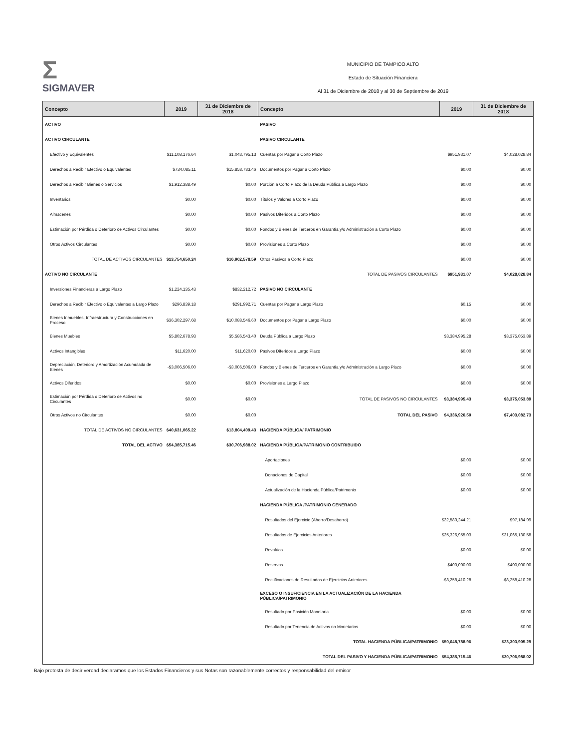Σ
SIGMAVER
MUNICIPIO DE TAMPICO ALTO
Estado de Situación Financiera
Al 31 de Diciembre de 2018 y al 30 de Septiembre de 2019
| Concepto | 2019 | 31 de Diciembre de 2018 | Concepto | 2019 | 31 de Diciembre de 2018 |
| --- | --- | --- | --- | --- | --- |
| ACTIVO | | | PASIVO | | |
| ACTIVO CIRCULANTE | | | PASIVO CIRCULANTE | | |
| Efectivo y Equivalentes | $11,108,176.64 | $1,043,795.13 | Cuentas por Pagar a Corto Plazo | $951,931.07 | $4,028,028.84 |
| Derechos a Recibir Efectivo o Equivalentes | $734,085.11 | $15,858,783.46 | Documentos por Pagar a Corto Plazo | $0.00 | $0.00 |
| Derechos a Recibir Bienes o Servicios | $1,912,388.49 | $0.00 | Porción a Corto Plazo de la Deuda Pública a Largo Plazo | $0.00 | $0.00 |
| Inventarios | $0.00 | $0.00 | Títulos y Valores a Corto Plazo | $0.00 | $0.00 |
| Almacenes | $0.00 | $0.00 | Pasivos Diferidos a Corto Plazo | $0.00 | $0.00 |
| Estimación por Pérdida o Deterioro de Activos Circulantes | $0.00 | $0.00 | Fondos y Bienes de Terceros en Garantía y/o Administración a Corto Plazo | $0.00 | $0.00 |
| Otros Activos Circulantes | $0.00 | $0.00 | Provisiones a Corto Plazo | $0.00 | $0.00 |
| TOTAL DE ACTIVOS CIRCULANTES | $13,754,650.24 | $16,902,578.59 | Otros Pasivos a Corto Plazo | $0.00 | $0.00 |
| ACTIVO NO CIRCULANTE | | | TOTAL DE PASIVOS CIRCULANTES | $951,931.07 | $4,028,028.84 |
| Inversiones Financieras a Largo Plazo | $1,224,135.43 | $832,212.72 | PASIVO NO CIRCULANTE | | |
| Derechos a Recibir Efectivo o Equivalentes a Largo Plazo | $296,839.18 | $291,992.71 | Cuentas por Pagar a Largo Plazo | $0.15 | $0.00 |
| Bienes Inmuebles, Infraestructura y Construcciones en Proceso | $36,302,297.68 | $10,088,546.60 | Documentos por Pagar a Largo Plazo | $0.00 | $0.00 |
| Bienes Muebles | $5,802,678.93 | $5,586,543.40 | Deuda Pública a Largo Plazo | $3,384,995.28 | $3,375,053.89 |
| Activos Intangibles | $11,620.00 | $11,620.00 | Pasivos Diferidos a Largo Plazo | $0.00 | $0.00 |
| Depreciación, Deterioro y Amortización Acumulada de Bienes | -$3,006,506.00 | -$3,006,506.00 | Fondos y Bienes de Terceros en Garantía y/o Administración a Largo Plazo | $0.00 | $0.00 |
| Activos Diferidos | $0.00 | $0.00 | Provisiones a Largo Plazo | $0.00 | $0.00 |
| Estimación por Pérdida o Deterioro de Activos no Circulantes | $0.00 | $0.00 | TOTAL DE PASIVOS NO CIRCULANTES | $3,384,995.43 | $3,375,053.89 |
| Otros Activos no Circulantes | $0.00 | $0.00 | TOTAL DEL PASIVO | $4,336,926.50 | $7,403,082.73 |
| TOTAL DE ACTIVOS NO CIRCULANTES | $40,631,065.22 | $13,804,409.43 | HACIENDA PÚBLICA/ PATRIMONIO | | |
| TOTAL DEL ACTIVO | $54,385,715.46 | $30,706,988.02 | HACIENDA PÚBLICA/PATRIMONIO CONTRIBUIDO | | |
| | | | Aportaciones | $0.00 | $0.00 |
| | | | Donaciones de Capital | $0.00 | $0.00 |
| | | | Actualización de la Hacienda Pública/Patrimonio | $0.00 | $0.00 |
| | | | HACIENDA PÚBLICA /PATRIMONIO GENERADO | | |
| | | | Resultados del Ejercicio (Ahorro/Desahorro) | $32,580,244.21 | $97,184.99 |
| | | | Resultados de Ejercicios Anteriores | $25,326,955.03 | $31,065,130.58 |
| | | | Revalúos | $0.00 | $0.00 |
| | | | Reservas | $400,000.00 | $400,000.00 |
| | | | Rectificaciones de Resultados de Ejercicios Anteriores | -$8,258,410.28 | -$8,258,410.28 |
| | | | EXCESO O INSUFICIENCIA EN LA ACTUALIZACIÓN DE LA HACIENDA PÚBLICA/PATRIMONIO | | |
| | | | Resultado por Posición Monetaria | $0.00 | $0.00 |
| | | | Resultado por Tenencia de Activos no Monetarios | $0.00 | $0.00 |
| | | | TOTAL HACIENDA PÚBLICA/PATRIMONIO | $50,048,788.96 | $23,303,905.29 |
| | | | TOTAL DEL PASIVO Y HACIENDA PÚBLICA/PATRIMONIO | $54,385,715.46 | $30,706,988.02 |
Bajo protesta de decir verdad declaramos que los Estados Financieros y sus Notas son razonablemente correctos y responsabilidad del emisor